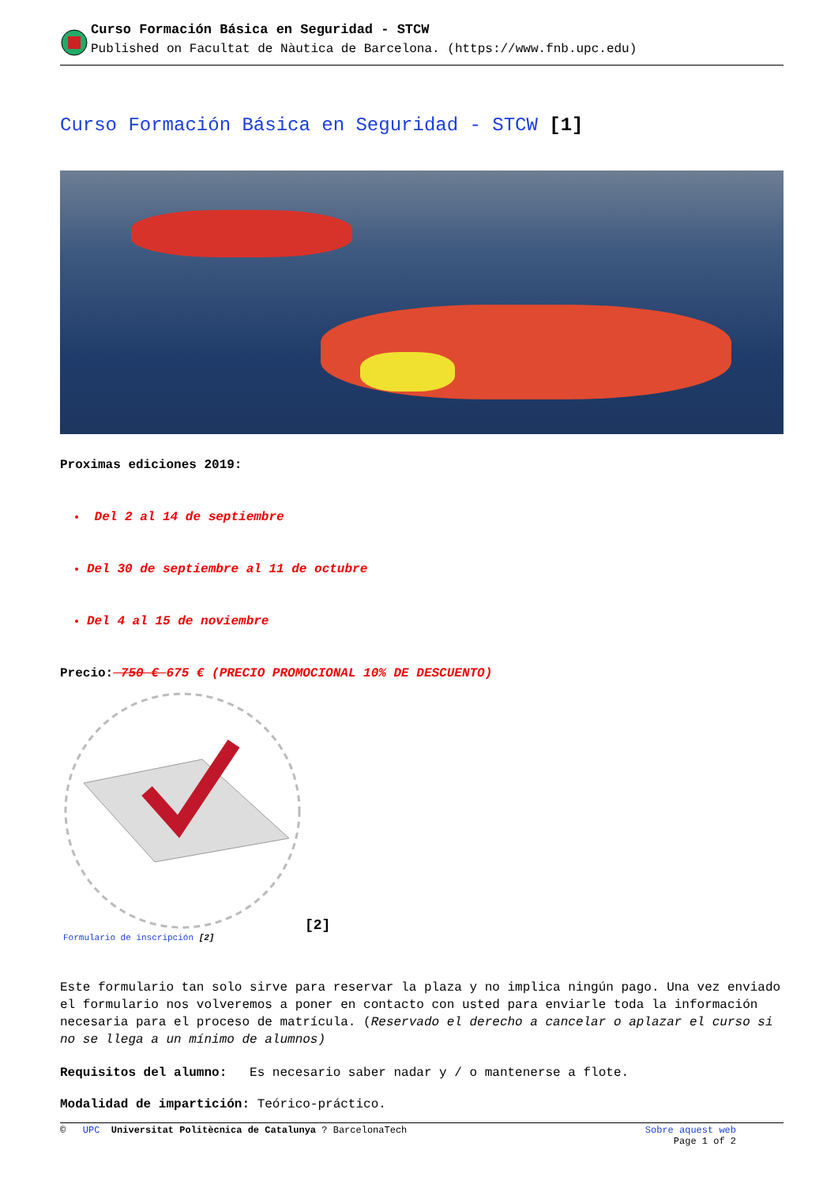Curso Formación Básica en Seguridad - STCW
Published on Facultat de Nàutica de Barcelona. (https://www.fnb.upc.edu)
Curso Formación Básica en Seguridad - STCW [1]
Proximas ediciones 2019:
Del 2 al 14 de septiembre
Del 30 de septiembre al 11 de octubre
Del 4 al 15 de noviembre
Precio: 750 € 675 € (PRECIO PROMOCIONAL 10% DE DESCUENTO)
[2]
Formulario de inscripción [2]
Este formulario tan solo sirve para reservar la plaza y no implica ningún pago. Una vez enviado el formulario nos volveremos a poner en contacto con usted para enviarle toda la información necesaria para el proceso de matrícula. (Reservado el derecho a cancelar o aplazar el curso si no se llega a un mínimo de alumnos)
Requisitos del alumno: Es necesario saber nadar y / o mantenerse a flote.
Modalidad de impartición: Teórico-práctico.
© UPC Universitat Politècnica de Catalunya ? BarcelonaTech Sobre aquest web
Page 1 of 2